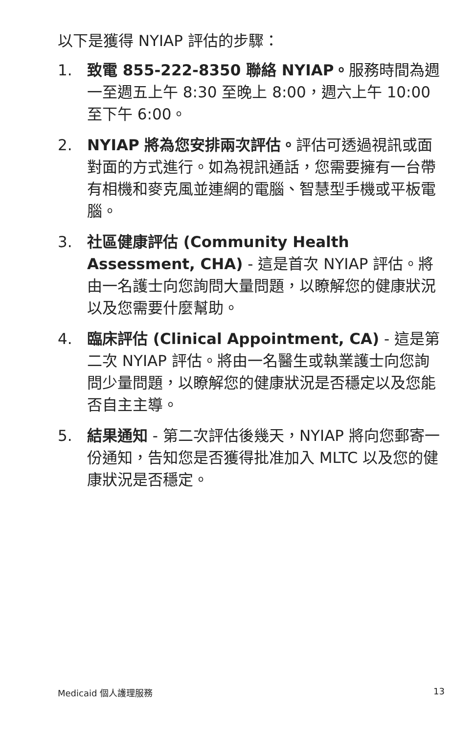以下是獲得 NYIAP 評估的步驟：
1. 致電 855-222-8350 聯絡 NYIAP。服務時間為週一至週五上午 8:30 至晚上 8:00，週六上午 10:00 至下午 6:00。
2. NYIAP 將為您安排兩次評估。評估可透過視訊或面對面的方式進行。如為視訊通話，您需要擁有一台帶有相機和麥克風並連網的電腦、智慧型手機或平板電腦。
3. 社區健康評估 (Community Health Assessment, CHA) - 這是首次 NYIAP 評估。將由一名護士向您詢問大量問題，以瞭解您的健康狀況以及您需要什麼幫助。
4. 臨床評估 (Clinical Appointment, CA) - 這是第二次 NYIAP 評估。將由一名醫生或執業護士向您詢問少量問題，以瞭解您的健康狀況是否穩定以及您能否自主主導。
5. 結果通知 - 第二次評估後幾天，NYIAP 將向您郵寄一份通知，告知您是否獲得批准加入 MLTC 以及您的健康狀況是否穩定。
Medicaid 個人護理服務 13